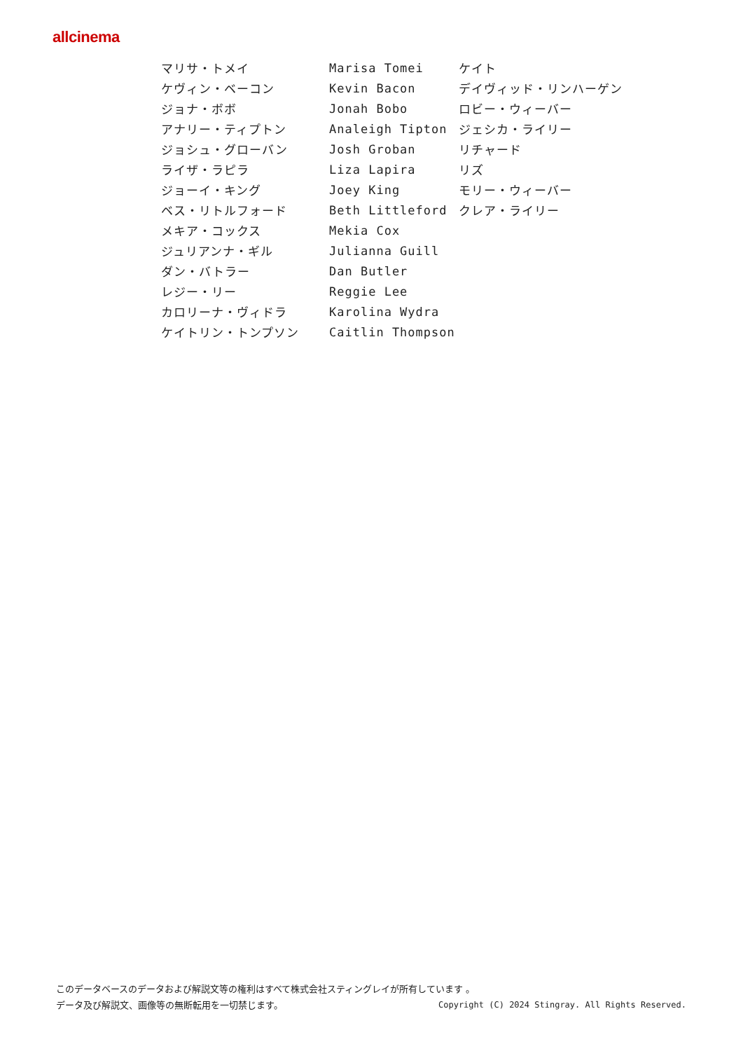allcinema
| マリサ・トメイ | Marisa Tomei | ケイト |
| ケヴィン・ベーコン | Kevin Bacon | デイヴィッド・リンハーゲン |
| ジョナ・ボボ | Jonah Bobo | ロビー・ウィーバー |
| アナリー・ティプトン | Analeigh Tipton | ジェシカ・ライリー |
| ジョシュ・グローバン | Josh Groban | リチャード |
| ライザ・ラピラ | Liza Lapira | リズ |
| ジョーイ・キング | Joey King | モリー・ウィーバー |
| ベス・リトルフォード | Beth Littleford | クレア・ライリー |
| メキア・コックス | Mekia Cox | |
| ジュリアンナ・ギル | Julianna Guill | |
| ダン・バトラー | Dan Butler | |
| レジー・リー | Reggie Lee | |
| カロリーナ・ヴィドラ | Karolina Wydra | |
| ケイトリン・トンプソン | Caitlin Thompson | |
このデータベースのデータおよび解説文等の権利はすべて株式会社スティングレイが所有しています 。
Copyright (C) 2024 Stingray. All Rights Reserved. データ及び解説文、画像等の無断転用を一切禁じます。